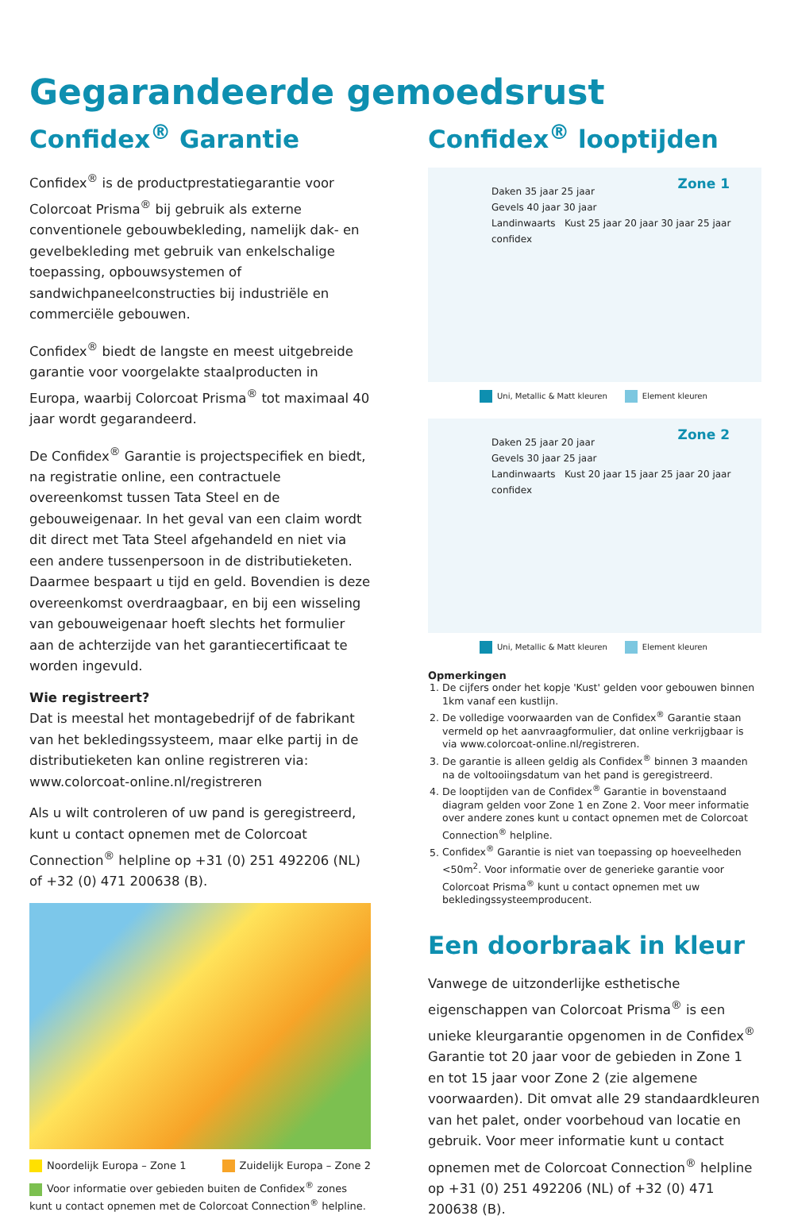Gegarandeerde gemoedsrust
Confidex<sup>®</sup> Garantie
Confidex<sup>®</sup> is de productprestatiegarantie voor Colorcoat Prisma<sup>®</sup> bij gebruik als externe conventionele gebouwbekleding, namelijk dak- en gevelbekleding met gebruik van enkelschalige toepassing, opbouwsystemen of sandwichpaneelconstructies bij industriële en commerciële gebouwen.
Confidex<sup>®</sup> biedt de langste en meest uitgebreide garantie voor voorgelakte staalproducten in Europa, waarbij Colorcoat Prisma<sup>®</sup> tot maximaal 40 jaar wordt gegarandeerd.
De Confidex<sup>®</sup> Garantie is projectspecifiek en biedt, na registratie online, een contractuele overeenkomst tussen Tata Steel en de gebouweigenaar. In het geval van een claim wordt dit direct met Tata Steel afgehandeld en niet via een andere tussenpersoon in de distributieketen. Daarmee bespaart u tijd en geld. Bovendien is deze overeenkomst overdraagbaar, en bij een wisseling van gebouweigenaar hoeft slechts het formulier aan de achterzijde van het garantiecertificaat te worden ingevuld.
Wie registreert?
Dat is meestal het montagebedrijf of de fabrikant van het bekledingssysteem, maar elke partij in de distributieketen kan online registreren via: www.colorcoat-online.nl/registreren
Als u wilt controleren of uw pand is geregistreerd, kunt u contact opnemen met de Colorcoat Connection<sup>®</sup> helpline op +31 (0) 251 492206 (NL) of +32 (0) 471 200638 (B).
Noordelijk Europa – Zone 1 Zuidelijk Europa – Zone 2
Voor informatie over gebieden buiten de Confidex<sup>®</sup> zones kunt u contact opnemen met de Colorcoat Connection<sup>®</sup> helpline.
Confidex<sup>®</sup> looptijden
Zone 1
Daken 35 jaar 25 jaar
Gevels 40 jaar 30 jaar
Landinwaarts Kust 25 jaar 20 jaar 30 jaar 25 jaar
confidex
Uni, Metallic & Matt kleuren Element kleuren
Zone 2
Daken 25 jaar 20 jaar
Gevels 30 jaar 25 jaar
Landinwaarts Kust 20 jaar 15 jaar 25 jaar 20 jaar
confidex
Uni, Metallic & Matt kleuren Element kleuren
Opmerkingen
1. De cijfers onder het kopje 'Kust' gelden voor gebouwen binnen 1km vanaf een kustlijn.
2. De volledige voorwaarden van de Confidex<sup>®</sup> Garantie staan vermeld op het aanvraagformulier, dat online verkrijgbaar is via www.colorcoat-online.nl/registreren.
3. De garantie is alleen geldig als Confidex<sup>®</sup> binnen 3 maanden na de voltooiingsdatum van het pand is geregistreerd.
4. De looptijden van de Confidex<sup>®</sup> Garantie in bovenstaand diagram gelden voor Zone 1 en Zone 2. Voor meer informatie over andere zones kunt u contact opnemen met de Colorcoat Connection<sup>®</sup> helpline.
5. Confidex<sup>®</sup> Garantie is niet van toepassing op hoeveelheden <50m<sup>2</sup>. Voor informatie over de generieke garantie voor Colorcoat Prisma<sup>®</sup> kunt u contact opnemen met uw bekledingssysteemproducent.
Een doorbraak in kleur
Vanwege de uitzonderlijke esthetische eigenschappen van Colorcoat Prisma<sup>®</sup> is een unieke kleurgarantie opgenomen in de Confidex<sup>®</sup> Garantie tot 20 jaar voor de gebieden in Zone 1 en tot 15 jaar voor Zone 2 (zie algemene voorwaarden). Dit omvat alle 29 standaardkleuren van het palet, onder voorbehoud van locatie en gebruik. Voor meer informatie kunt u contact opnemen met de Colorcoat Connection<sup>®</sup> helpline op +31 (0) 251 492206 (NL) of +32 (0) 471 200638 (B).